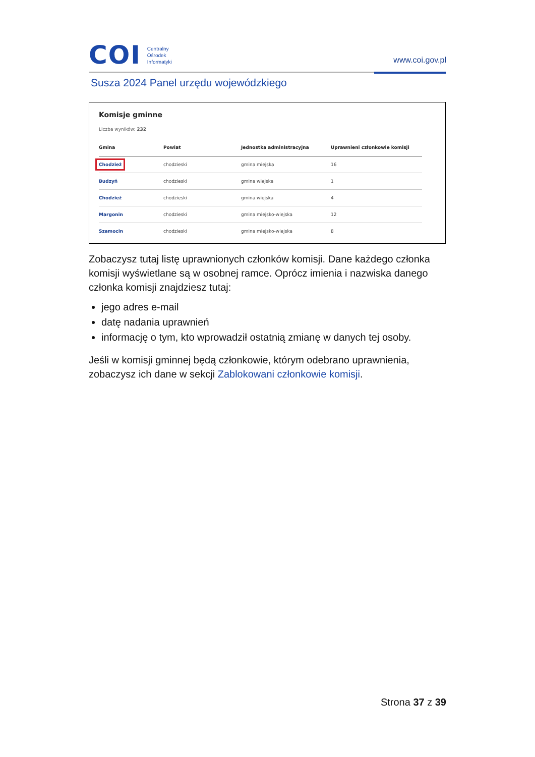COI
Centralny
Ośrodek
Informatyki
www.coi.gov.pl
Susza 2024 Panel urzędu wojewódzkiego
Komisje gminne
Liczba wyników: 232
| Gmina | Powiat | Jednostka administracyjna | Uprawnieni członkowie komisji |
| --- | --- | --- | --- |
| Chodzież | chodzieski | gmina miejska | 16 |
| Budzyń | chodzieski | gmina wiejska | 1 |
| Chodzież | chodzieski | gmina wiejska | 4 |
| Margonin | chodzieski | gmina miejsko-wiejska | 12 |
| Szamocin | chodzieski | gmina miejsko-wiejska | 8 |
Zobaczysz tutaj listę uprawnionych członków komisji. Dane każdego członka komisji wyświetlane są w osobnej ramce. Oprócz imienia i nazwiska danego członka komisji znajdziesz tutaj:
jego adres e-mail
datę nadania uprawnień
informację o tym, kto wprowadził ostatnią zmianę w danych tej osoby.
Jeśli w komisji gminnej będą członkowie, którym odebrano uprawnienia, zobaczysz ich dane w sekcji Zablokowani członkowie komisji.
Strona 37 z 39